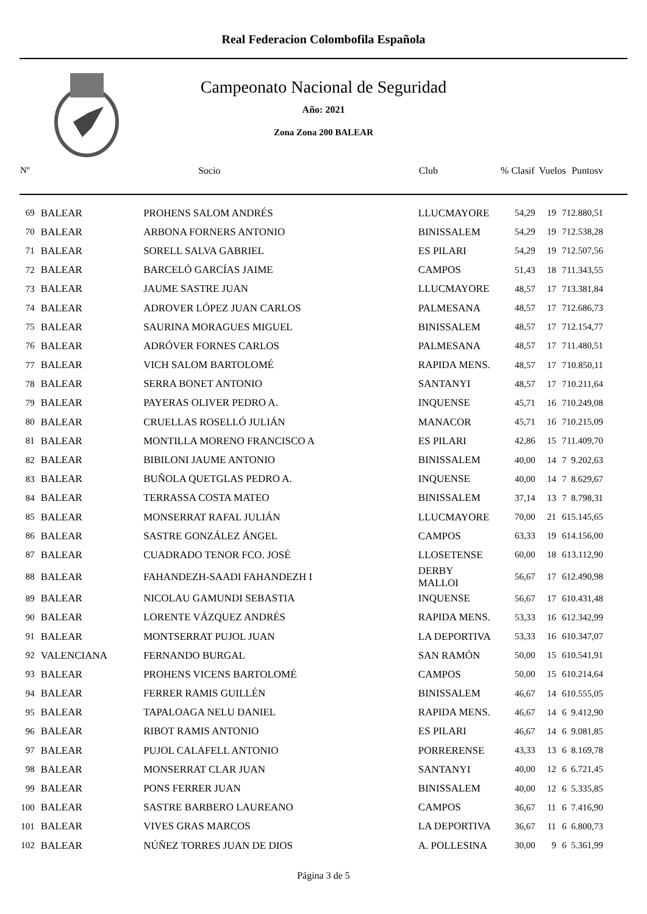Real Federacion Colombofila Española
Campeonato Nacional de Seguridad
Año: 2021
Zona Zona 200 BALEAR
| Nº | | Socio | Club | % Clasif | Vuelos | | Puntosv |
| --- | --- | --- | --- | --- | --- | --- | --- |
| 69 | BALEAR | PROHENS SALOM ANDRÉS | LLUCMAYORE | 54,29 | 19 | 7 | 12.880,51 |
| 70 | BALEAR | ARBONA FORNERS ANTONIO | BINISSALEM | 54,29 | 19 | 7 | 12.538,28 |
| 71 | BALEAR | SORELL SALVA GABRIEL | ES PILARI | 54,29 | 19 | 7 | 12.507,56 |
| 72 | BALEAR | BARCELÓ GARCÍAS JAIME | CAMPOS | 51,43 | 18 | 7 | 11.343,55 |
| 73 | BALEAR | JAUME SASTRE JUAN | LLUCMAYORE | 48,57 | 17 | 7 | 13.381,84 |
| 74 | BALEAR | ADROVER LÓPEZ JUAN CARLOS | PALMESANA | 48,57 | 17 | 7 | 12.686,73 |
| 75 | BALEAR | SAURINA MORAGUES MIGUEL | BINISSALEM | 48,57 | 17 | 7 | 12.154,77 |
| 76 | BALEAR | ADRÓVER FORNES CARLOS | PALMESANA | 48,57 | 17 | 7 | 11.480,51 |
| 77 | BALEAR | VICH SALOM BARTOLOMÉ | RAPIDA MENS. | 48,57 | 17 | 7 | 10.850,11 |
| 78 | BALEAR | SERRA BONET ANTONIO | SANTANYI | 48,57 | 17 | 7 | 10.211,64 |
| 79 | BALEAR | PAYERAS OLIVER PEDRO A. | INQUENSE | 45,71 | 16 | 7 | 10.249,08 |
| 80 | BALEAR | CRUELLAS ROSELLÓ JULIÁN | MANACOR | 45,71 | 16 | 7 | 10.215,09 |
| 81 | BALEAR | MONTILLA MORENO FRANCISCO A | ES PILARI | 42,86 | 15 | 7 | 11.409,70 |
| 82 | BALEAR | BIBILONI JAUME ANTONIO | BINISSALEM | 40,00 | 14 | 7 | 9.202,63 |
| 83 | BALEAR | BUÑOLA QUETGLAS PEDRO A. | INQUENSE | 40,00 | 14 | 7 | 8.629,67 |
| 84 | BALEAR | TERRASSA COSTA MATEO | BINISSALEM | 37,14 | 13 | 7 | 8.798,31 |
| 85 | BALEAR | MONSERRAT RAFAL JULIÁN | LLUCMAYORE | 70,00 | 21 | 6 | 15.145,65 |
| 86 | BALEAR | SASTRE GONZÁLEZ ÁNGEL | CAMPOS | 63,33 | 19 | 6 | 14.156,00 |
| 87 | BALEAR | CUADRADO TENOR FCO. JOSÉ | LLOSETENSE | 60,00 | 18 | 6 | 13.112,90 |
| 88 | BALEAR | FAHANDEZH-SAADI FAHANDEZH I | DERBY MALLOI | 56,67 | 17 | 6 | 12.490,98 |
| 89 | BALEAR | NICOLAU GAMUNDI SEBASTIA | INQUENSE | 56,67 | 17 | 6 | 10.431,48 |
| 90 | BALEAR | LORENTE VÁZQUEZ ANDRÉS | RAPIDA MENS. | 53,33 | 16 | 6 | 12.342,99 |
| 91 | BALEAR | MONTSERRAT PUJOL JUAN | LA DEPORTIVA | 53,33 | 16 | 6 | 10.347,07 |
| 92 | VALENCIANA | FERNANDO BURGAL | SAN RAMÓN | 50,00 | 15 | 6 | 10.541,91 |
| 93 | BALEAR | PROHENS VICENS BARTOLOMÉ | CAMPOS | 50,00 | 15 | 6 | 10.214,64 |
| 94 | BALEAR | FERRER RAMIS GUILLÉN | BINISSALEM | 46,67 | 14 | 6 | 10.555,05 |
| 95 | BALEAR | TAPALOAGA NELU DANIEL | RAPIDA MENS. | 46,67 | 14 | 6 | 9.412,90 |
| 96 | BALEAR | RIBOT RAMIS ANTONIO | ES PILARI | 46,67 | 14 | 6 | 9.081,85 |
| 97 | BALEAR | PUJOL CALAFELL ANTONIO | PORRERENSE | 43,33 | 13 | 6 | 8.169,78 |
| 98 | BALEAR | MONSERRAT CLAR JUAN | SANTANYI | 40,00 | 12 | 6 | 6.721,45 |
| 99 | BALEAR | PONS FERRER JUAN | BINISSALEM | 40,00 | 12 | 6 | 5.335,85 |
| 100 | BALEAR | SASTRE BARBERO LAUREANO | CAMPOS | 36,67 | 11 | 6 | 7.416,90 |
| 101 | BALEAR | VIVES GRAS MARCOS | LA DEPORTIVA | 36,67 | 11 | 6 | 6.800,73 |
| 102 | BALEAR | NÚÑEZ TORRES JUAN DE DIOS | A. POLLESINA | 30,00 | 9 | 6 | 5.361,99 |
Página 3 de 5